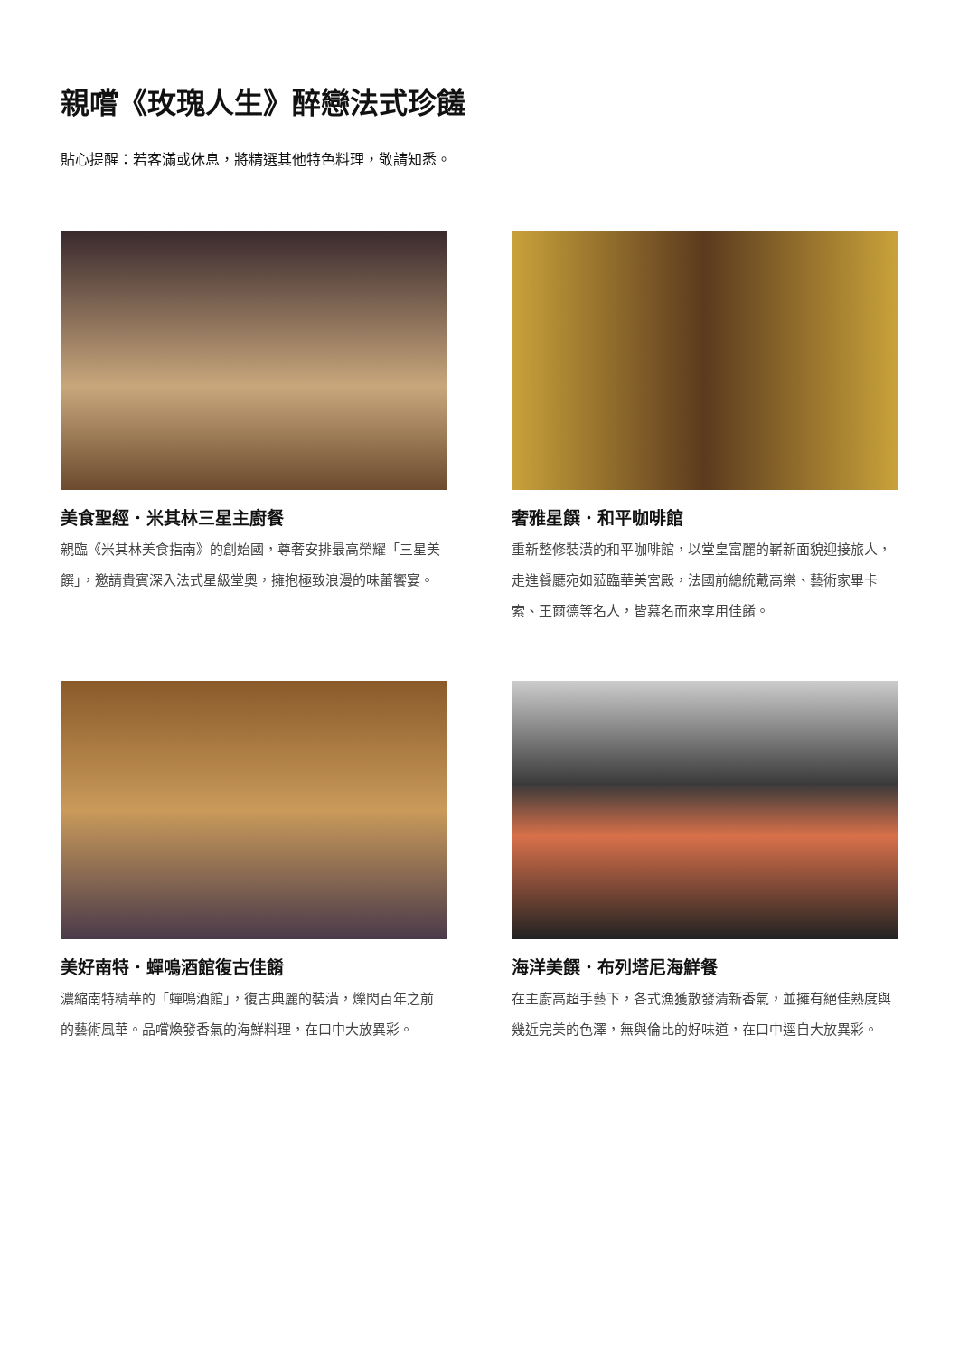親嚐《玫瑰人生》醉戀法式珍饈
貼心提醒：若客滿或休息，將精選其他特色料理，敬請知悉。
美食聖經．米其林三星主廚餐
親臨《米其林美食指南》的創始國，尊奢安排最高榮耀「三星美饌」，邀請貴賓深入法式星級堂奧，擁抱極致浪漫的味蕾饗宴。
奢雅星饌．和平咖啡館
重新整修裝潢的和平咖啡館，以堂皇富麗的嶄新面貌迎接旅人，走進餐廳宛如蒞臨華美宮殿，法國前總統戴高樂、藝術家畢卡索、王爾德等名人，皆慕名而來享用佳餚。
美好南特．蟬鳴酒館復古佳餚
濃縮南特精華的「蟬鳴酒館」，復古典麗的裝潢，爍閃百年之前的藝術風華。品嚐煥發香氣的海鮮料理，在口中大放異彩。
海洋美饌．布列塔尼海鮮餐
在主廚高超手藝下，各式漁獲散發清新香氣，並擁有絕佳熟度與幾近完美的色澤，無與倫比的好味道，在口中逕自大放異彩。